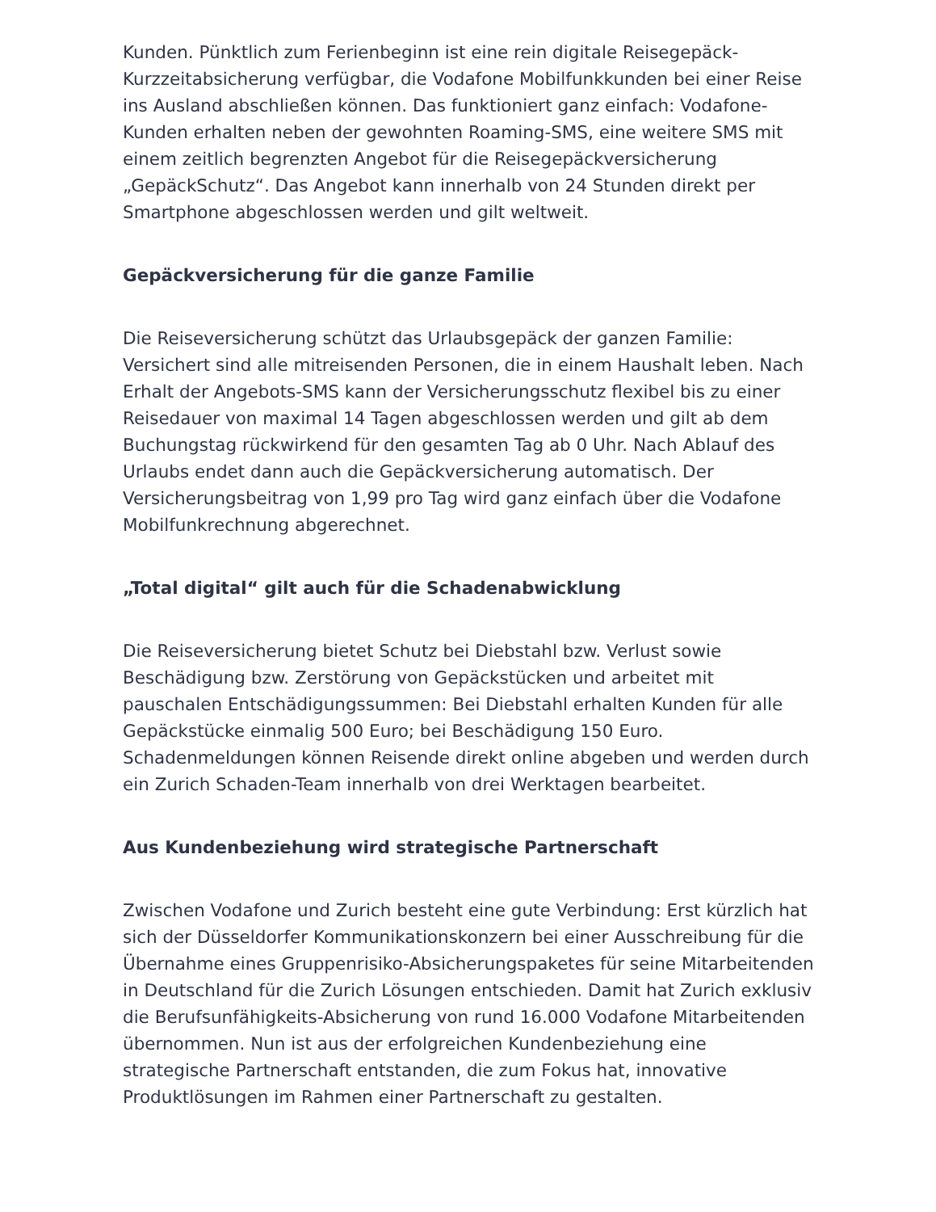Kunden. Pünktlich zum Ferienbeginn ist eine rein digitale Reisegepäck-Kurzzeitabsicherung verfügbar, die Vodafone Mobilfunkkunden bei einer Reise ins Ausland abschließen können. Das funktioniert ganz einfach: Vodafone-Kunden erhalten neben der gewohnten Roaming-SMS, eine weitere SMS mit einem zeitlich begrenzten Angebot für die Reisegepäckversicherung „GepäckSchutz“. Das Angebot kann innerhalb von 24 Stunden direkt per Smartphone abgeschlossen werden und gilt weltweit.
Gepäckversicherung für die ganze Familie
Die Reiseversicherung schützt das Urlaubsgepäck der ganzen Familie: Versichert sind alle mitreisenden Personen, die in einem Haushalt leben. Nach Erhalt der Angebots-SMS kann der Versicherungsschutz flexibel bis zu einer Reisedauer von maximal 14 Tagen abgeschlossen werden und gilt ab dem Buchungstag rückwirkend für den gesamten Tag ab 0 Uhr. Nach Ablauf des Urlaubs endet dann auch die Gepäckversicherung automatisch. Der Versicherungsbeitrag von 1,99 pro Tag wird ganz einfach über die Vodafone Mobilfunkrechnung abgerechnet.
„Total digital“ gilt auch für die Schadenabwicklung
Die Reiseversicherung bietet Schutz bei Diebstahl bzw. Verlust sowie Beschädigung bzw. Zerstörung von Gepäckstücken und arbeitet mit pauschalen Entschädigungssummen: Bei Diebstahl erhalten Kunden für alle Gepäckstücke einmalig 500 Euro; bei Beschädigung 150 Euro. Schadenmeldungen können Reisende direkt online abgeben und werden durch ein Zurich Schaden-Team innerhalb von drei Werktagen bearbeitet.
Aus Kundenbeziehung wird strategische Partnerschaft
Zwischen Vodafone und Zurich besteht eine gute Verbindung: Erst kürzlich hat sich der Düsseldorfer Kommunikationskonzern bei einer Ausschreibung für die Übernahme eines Gruppenrisiko-Absicherungspaketes für seine Mitarbeitenden in Deutschland für die Zurich Lösungen entschieden. Damit hat Zurich exklusiv die Berufsunfähigkeits-Absicherung von rund 16.000 Vodafone Mitarbeitenden übernommen. Nun ist aus der erfolgreichen Kundenbeziehung eine strategische Partnerschaft entstanden, die zum Fokus hat, innovative Produktlösungen im Rahmen einer Partnerschaft zu gestalten.